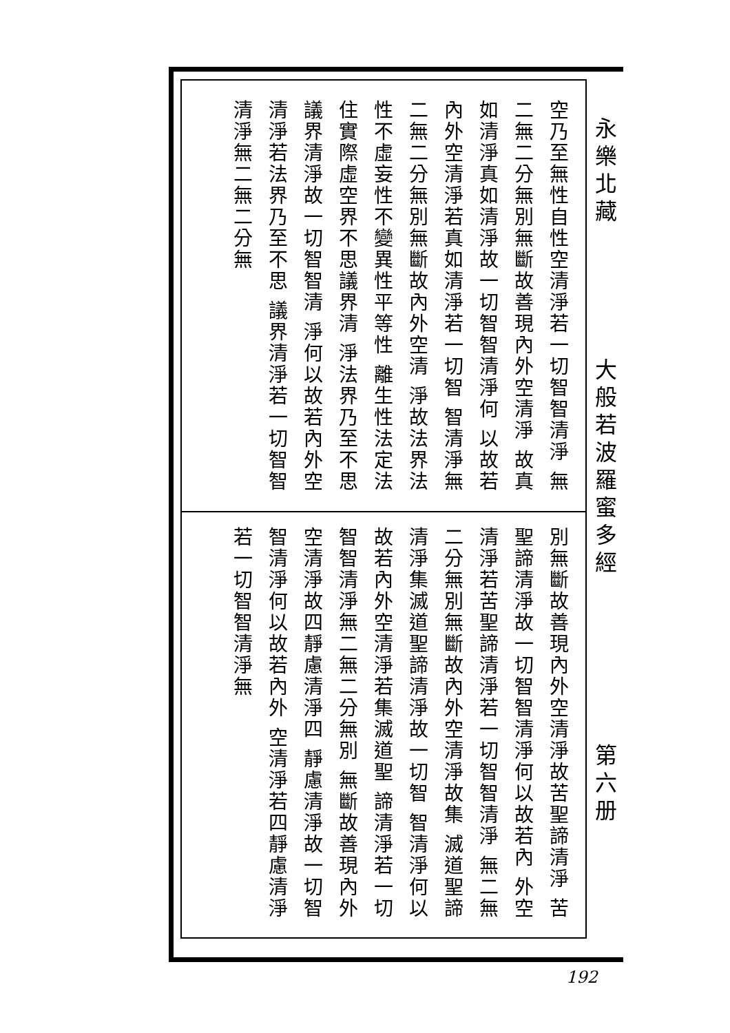空乃至無性自性空清淨若一切智智清淨 無二無二分無別無斷故善現內外空清淨 故真如清淨真如清淨故一切智智清淨何 以故若內外空清淨若真如清淨若一切智 智清淨無二無二分無別無斷故內外空清 淨故法界法性不虛妄性不變異性平等性 離生性法定法住實際虛空界不思議界清 淨法界乃至不思議界清淨故一切智智清 淨何以故若內外空清淨若法界乃至不思 議界清淨若一切智智清淨無二無二分無
別無斷故善現內外空清淨故苦聖諦清淨 苦聖諦清淨故一切智智清淨何以故若內 外空清淨若苦聖諦清淨若一切智智清淨 無二無二分無別無斷故內外空清淨故集 滅道聖諦清淨集滅道聖諦清淨故一切智 智清淨何以故若內外空清淨若集滅道聖 諦清淨若一切智智清淨無二無二分無別 無斷故善現內外空清淨故四靜慮清淨四 靜慮清淨故一切智智清淨何以故若內外 空清淨若四靜慮清淨若一切智智清淨無
永樂北藏
大般若波羅蜜多經
第六册
192